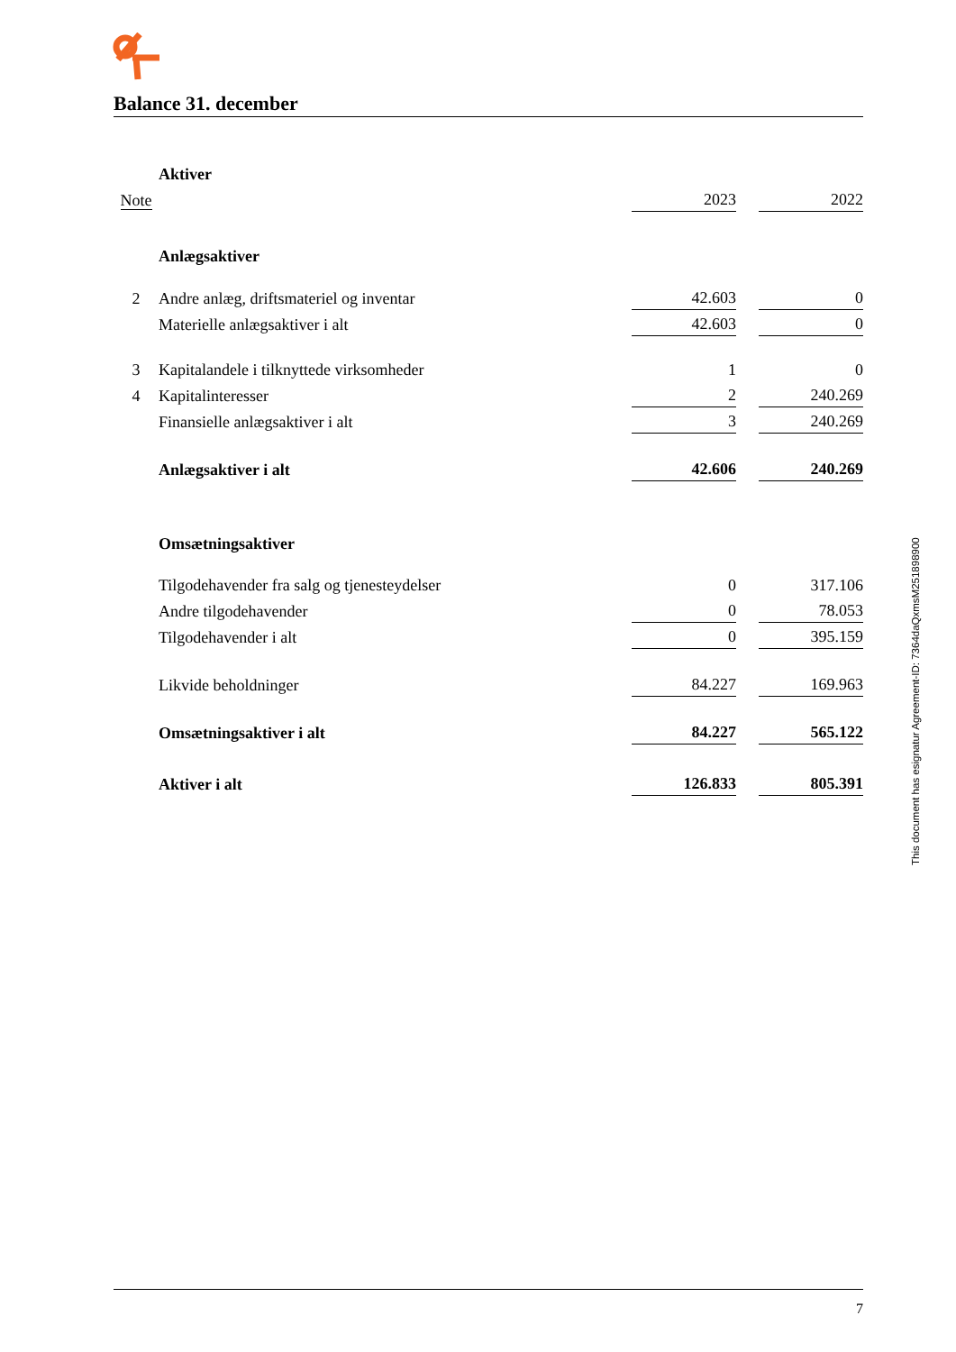Balance 31. december
| | Aktiver | | | |
| Note | | 2023 | | 2022 |
| | Anlægsaktiver | | | |
| 2 | Andre anlæg, driftsmateriel og inventar | 42.603 | | 0 |
| | Materielle anlægsaktiver i alt | 42.603 | | 0 |
| 3 | Kapitalandele i tilknyttede virksomheder | 1 | | 0 |
| 4 | Kapitalinteresser | 2 | | 240.269 |
| | Finansielle anlægsaktiver i alt | 3 | | 240.269 |
| | Anlægsaktiver i alt | 42.606 | | 240.269 |
| | Omsætningsaktiver | | | |
| | Tilgodehavender fra salg og tjenesteydelser | 0 | | 317.106 |
| | Andre tilgodehavender | 0 | | 78.053 |
| | Tilgodehavender i alt | 0 | | 395.159 |
| | Likvide beholdninger | 84.227 | | 169.963 |
| | Omsætningsaktiver i alt | 84.227 | | 565.122 |
| | Aktiver i alt | 126.833 | | 805.391 |
This document has esignatur Agreement-ID: 7364daQxmsM251898900
7